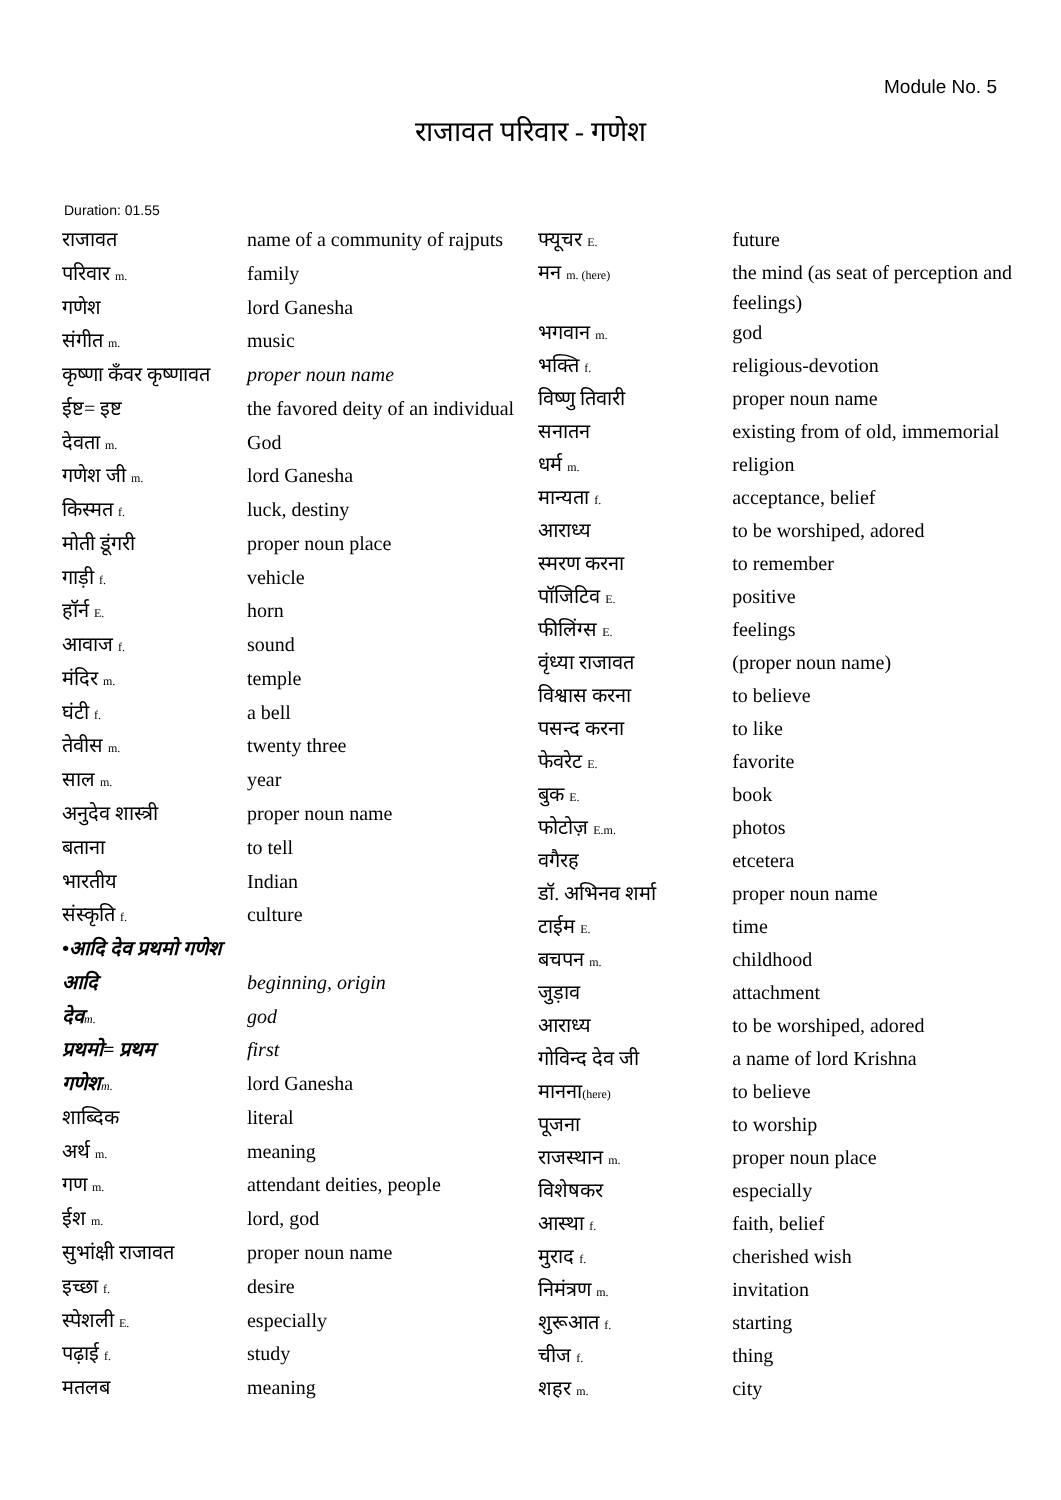Module No. 5
राजावत परिवार - गणेश
Duration: 01.55
| राजावत | name of a community of rajputs |
| परिवार m. | family |
| गणेश | lord Ganesha |
| संगीत m. | music |
| कृष्णा कँवर कृष्णावत | proper noun name |
| ईष्ट= इष्ट | the favored deity of an individual |
| देवता m. | God |
| गणेश जी m. | lord Ganesha |
| किस्मत f. | luck, destiny |
| मोती डूंगरी | proper noun place |
| गाड़ी f. | vehicle |
| हॉर्न E. | horn |
| आवाज f. | sound |
| मंदिर m. | temple |
| घंटी f. | a bell |
| तेवीस m. | twenty three |
| साल m. | year |
| अनुदेव शास्त्री | proper noun name |
| बताना | to tell |
| भारतीय | Indian |
| संस्कृति f. | culture |
| •आदि देव प्रथमो गणेश | |
| आदि | beginning, origin |
| देव m. | god |
| प्रथमो= प्रथम | first |
| गणेश m. | lord Ganesha |
| शाब्दिक | literal |
| अर्थ m. | meaning |
| गण m. | attendant deities, people |
| ईश m. | lord, god |
| सुभांक्षी राजावत | proper noun name |
| इच्छा f. | desire |
| स्पेशली E. | especially |
| पढ़ाई f. | study |
| मतलब | meaning |
| फ्यूचर E. | future |
| मन m. (here) | the mind (as seat of perception and feelings) |
| भगवान m. | god |
| भक्ति f. | religious-devotion |
| विष्णु तिवारी | proper noun name |
| सनातन | existing from of old, immemorial |
| धर्म m. | religion |
| मान्यता f. | acceptance, belief |
| आराध्य | to be worshiped, adored |
| स्मरण करना | to remember |
| पॉजिटिव E. | positive |
| फीलिंग्स E. | feelings |
| वृंध्या राजावत | (proper noun name) |
| विश्वास करना | to believe |
| पसन्द करना | to like |
| फेवरेट E. | favorite |
| बुक E. | book |
| फोटोज़ E.m. | photos |
| वगैरह | etcetera |
| डॉ. अभिनव शर्मा | proper noun name |
| टाईम E. | time |
| बचपन m. | childhood |
| जुड़ाव | attachment |
| आराध्य | to be worshiped, adored |
| गोविन्द देव जी | a name of lord Krishna |
| मानना (here) | to believe |
| पूजना | to worship |
| राजस्थान m. | proper noun place |
| विशेषकर | especially |
| आस्था f. | faith, belief |
| मुराद f. | cherished wish |
| निमंत्रण m. | invitation |
| शुरूआत f. | starting |
| चीज f. | thing |
| शहर m. | city |